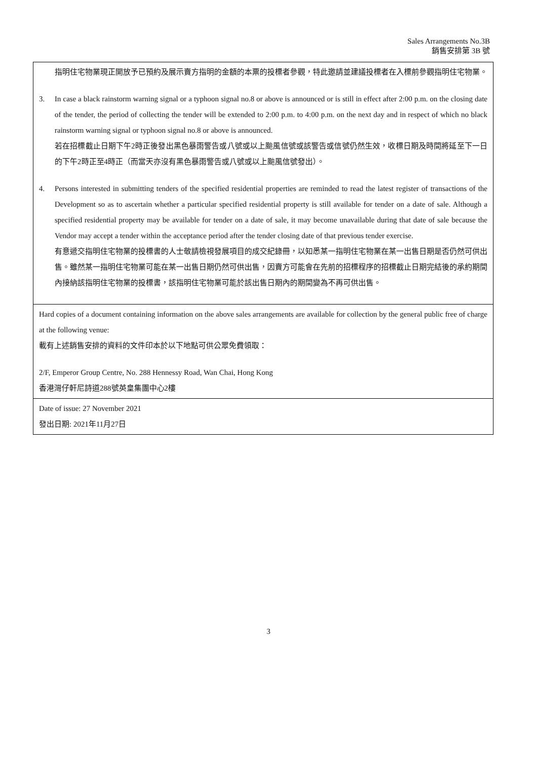Sales Arrangements No.3B
銷售安排第 3B 號
| 指明住宅物業現正開放予已預約及展示賣方指明的金額的本票的投標者參觀，特此邀請並建議投標者在入標前參觀指明住宅物業。 3. In case a black rainstorm warning signal or a typhoon signal no.8 or above is announced or is still in effect after 2:00 p.m. on the closing date of the tender, the period of collecting the tender will be extended to 2:00 p.m. to 4:00 p.m. on the next day and in respect of which no black rainstorm warning signal or typhoon signal no.8 or above is announced. 若在招標截止日期下午2時正後發出黑色暴雨警告或八號或以上颱風信號或該警告或信號仍然生效，收標日期及時間將延至下一日的下午2時正至4時正（而當天亦沒有黑色暴雨警告或八號或以上颱風信號發出）。 4. Persons interested in submitting tenders of the specified residential properties are reminded to read the latest register of transactions of the Development so as to ascertain whether a particular specified residential property is still available for tender on a date of sale. Although a specified residential property may be available for tender on a date of sale, it may become unavailable during that date of sale because the Vendor may accept a tender within the acceptance period after the tender closing date of that previous tender exercise. 有意遞交指明住宅物業的投標書的人士敬請檢視發展項目的成交紀錄冊，以知悉某一指明住宅物業在某一出售日期是否仍然可供出售。雖然某一指明住宅物業可能在某一出售日期仍然可供出售，因賣方可能會在先前的招標程序的招標截止日期完結後的承約期間內接納該指明住宅物業的投標書，該指明住宅物業可能於該出售日期內的期間變為不再可供出售。 |
| Hard copies of a document containing information on the above sales arrangements are available for collection by the general public free of charge at the following venue: 載有上述銷售安排的資料的文件印本於以下地點可供公眾免費領取： 2/F, Emperor Group Centre, No. 288 Hennessy Road, Wan Chai, Hong Kong 香港灣仔軒尼詩道288號英皇集團中心2樓 |
| Date of issue: 27 November 2021 發出日期: 2021年11月27日 |
3